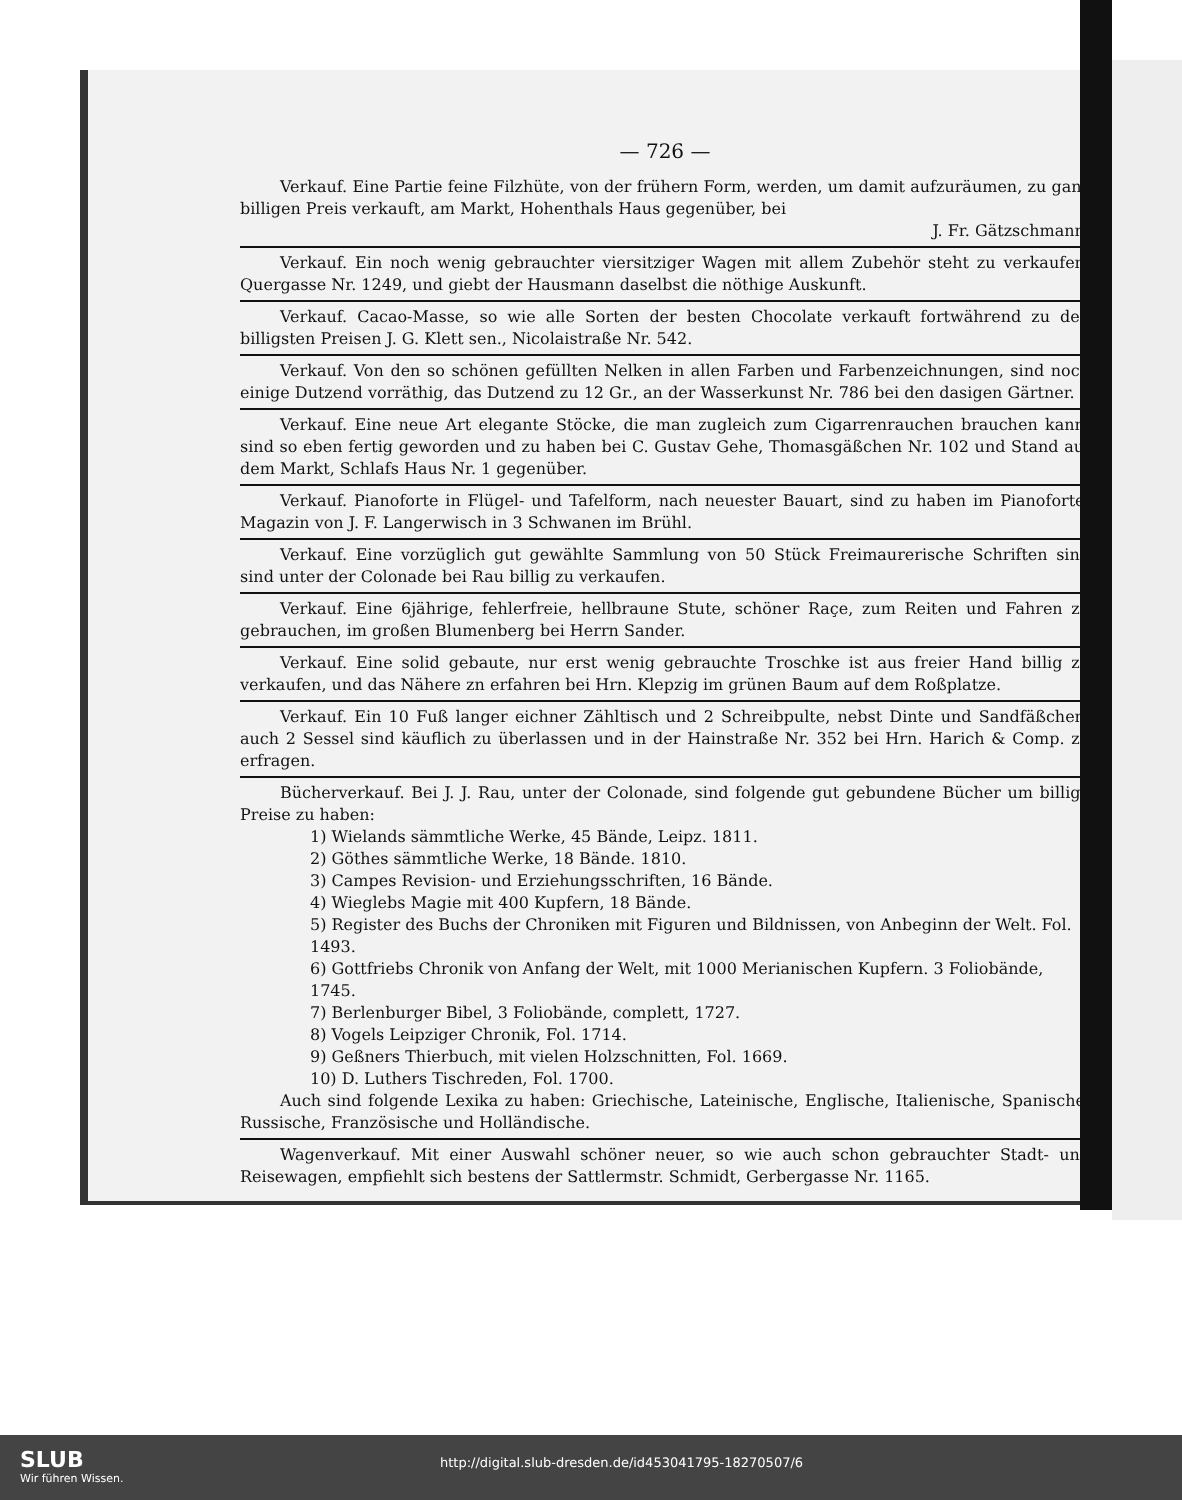— 726 —
Verkauf. Eine Partie feine Filzhüte, von der frühern Form, werden, um damit aufzuräumen, zu ganz billigen Preis verkauft, am Markt, Hohenthals Haus gegenüber, bei
J. Fr. Gätzschmann.
Verkauf. Ein noch wenig gebrauchter viersitziger Wagen mit allem Zubehör steht zu verkaufen, Quergasse Nr. 1249, und giebt der Hausmann daselbst die nöthige Auskunft.
Verkauf. Cacao-Masse, so wie alle Sorten der besten Chocolate verkauft fortwährend zu den billigsten Preisen J. G. Klett sen., Nicolaistraße Nr. 542.
Verkauf. Von den so schönen gefüllten Nelken in allen Farben und Farbenzeichnungen, sind noch einige Dutzend vorräthig, das Dutzend zu 12 Gr., an der Wasserkunst Nr. 786 bei den dasigen Gärtner.
Verkauf. Eine neue Art elegante Stöcke, die man zugleich zum Cigarrenrauchen brauchen kann, sind so eben fertig geworden und zu haben bei C. Gustav Gehe, Thomasgäßchen Nr. 102 und Stand auf dem Markt, Schlafs Haus Nr. 1 gegenüber.
Verkauf. Pianoforte in Flügel- und Tafelform, nach neuester Bauart, sind zu haben im Pianoforte-Magazin von J. F. Langerwisch in 3 Schwanen im Brühl.
Verkauf. Eine vorzüglich gut gewählte Sammlung von 50 Stück Freimaurerische Schriften sind sind unter der Colonade bei Rau billig zu verkaufen.
Verkauf. Eine 6jährige, fehlerfreie, hellbraune Stute, schöner Raçe, zum Reiten und Fahren zu gebrauchen, im großen Blumenberg bei Herrn Sander.
Verkauf. Eine solid gebaute, nur erst wenig gebrauchte Troschke ist aus freier Hand billig zu verkaufen, und das Nähere zn erfahren bei Hrn. Klepzig im grünen Baum auf dem Roßplatze.
Verkauf. Ein 10 Fuß langer eichner Zähltisch und 2 Schreibpulte, nebst Dinte und Sandfäßchen, auch 2 Sessel sind käuflich zu überlassen und in der Hainstraße Nr. 352 bei Hrn. Harich & Comp. zu erfragen.
Bücherverkauf. Bei J. J. Rau, unter der Colonade, sind folgende gut gebundene Bücher um billige Preise zu haben:
1) Wielands sämmtliche Werke, 45 Bände, Leipz. 1811.
2) Göthes sämmtliche Werke, 18 Bände. 1810.
3) Campes Revision- und Erziehungsschriften, 16 Bände.
4) Wieglebs Magie mit 400 Kupfern, 18 Bände.
5) Register des Buchs der Chroniken mit Figuren und Bildnissen, von Anbeginn der Welt. Fol. 1493.
6) Gottfriebs Chronik von Anfang der Welt, mit 1000 Merianischen Kupfern. 3 Foliobände, 1745.
7) Berlenburger Bibel, 3 Foliobände, complett, 1727.
8) Vogels Leipziger Chronik, Fol. 1714.
9) Geßners Thierbuch, mit vielen Holzschnitten, Fol. 1669.
10) D. Luthers Tischreden, Fol. 1700.
Auch sind folgende Lexika zu haben: Griechische, Lateinische, Englische, Italienische, Spanische, Russische, Französische und Holländische.
Wagenverkauf. Mit einer Auswahl schöner neuer, so wie auch schon gebrauchter Stadt- und Reisewagen, empfiehlt sich bestens der Sattlermstr. Schmidt, Gerbergasse Nr. 1165.
SLUB
Wir führen Wissen.
http://digital.slub-dresden.de/id453041795-18270507/6